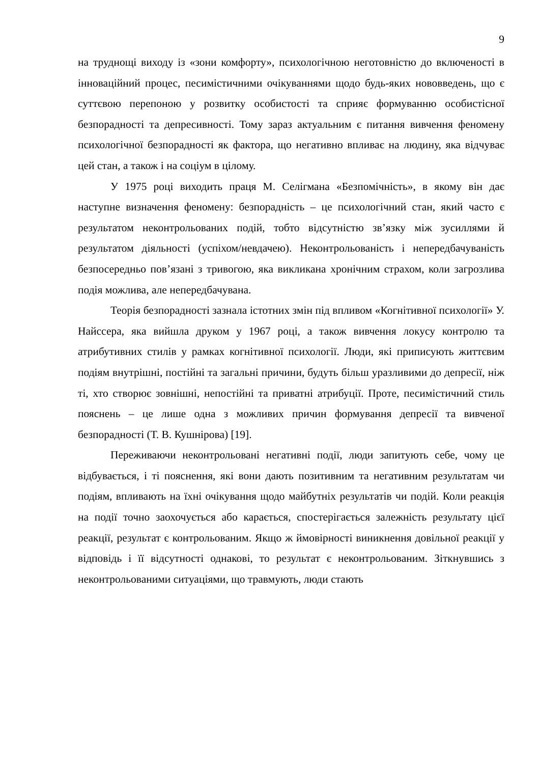9
на труднощі виходу із «зони комфорту», психологічною неготовністю до включеності в інноваційний процес, песимістичними очікуваннями щодо будь-яких нововведень, що є суттєвою перепоною у розвитку особистості та сприяє формуванню особистісної безпорадності та депресивності. Тому зараз актуальним є питання вивчення феномену психологічної безпорадності як фактора, що негативно впливає на людину, яка відчуває цей стан, а також і на соціум в цілому.
У 1975 році виходить праця М. Селігмана «Безпомічність», в якому він дає наступне визначення феномену: безпорадність – це психологічний стан, який часто є результатом неконтрольованих подій, тобто відсутністю зв’язку між зусиллями й результатом діяльності (успіхом/невдачею). Неконтрольованість і непередбачуваність безпосередньо пов’язані з тривогою, яка викликана хронічним страхом, коли загрозлива подія можлива, але непередбачувана.
Теорія безпорадності зазнала істотних змін під впливом «Когнітивної психології» У. Найссера, яка вийшла друком у 1967 році, а також вивчення локусу контролю та атрибутивних стилів у рамках когнітивної психології. Люди, які приписують життєвим подіям внутрішні, постійні та загальні причини, будуть більш уразливими до депресії, ніж ті, хто створює зовнішні, непостійні та приватні атрибуції. Проте, песимістичний стиль пояснень – це лише одна з можливих причин формування депресії та вивченої безпорадності (Т. В. Кушнірова) [19].
Переживаючи неконтрольовані негативні події, люди запитують себе, чому це відбувається, і ті пояснення, які вони дають позитивним та негативним результатам чи подіям, впливають на їхні очікування щодо майбутніх результатів чи подій. Коли реакція на події точно заохочується або карається, спостерігається залежність результату цієї реакції, результат є контрольованим. Якщо ж ймовірності виникнення довільної реакції у відповідь і її відсутності однакові, то результат є неконтрольованим. Зіткнувшись з неконтрольованими ситуаціями, що травмують, люди стають